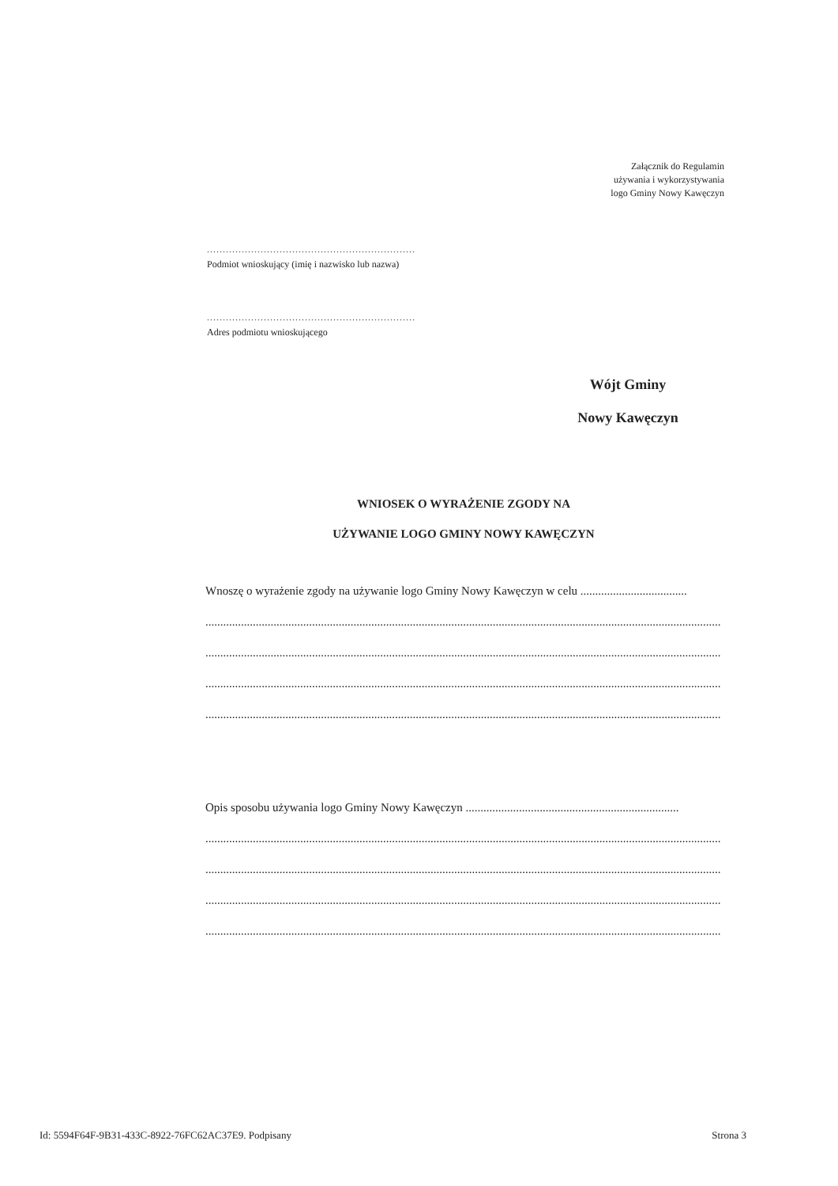Załącznik do Regulamin
używania i wykorzystywania
logo Gminy Nowy Kawęczyn
..................................................................
Podmiot wnioskujący (imię i nazwisko lub nazwa)
..................................................................
Adres podmiotu wnioskującego
Wójt Gminy
Nowy Kawęczyn
WNIOSEK O WYRAŻENIE ZGODY NA
UŻYWANIE LOGO GMINY NOWY KAWĘCZYN
Wnoszę o wyrażenie zgody na używanie logo Gminy Nowy Kawęczyn w celu ....................................
........................................................................................................................................................................................
........................................................................................................................................................................................
........................................................................................................................................................................................
........................................................................................................................................................................................
Opis sposobu używania logo Gminy Nowy Kawęczyn ........................................................................
........................................................................................................................................................................................
........................................................................................................................................................................................
........................................................................................................................................................................................
........................................................................................................................................................................................
Id: 5594F64F-9B31-433C-8922-76FC62AC37E9. Podpisany Strona 3